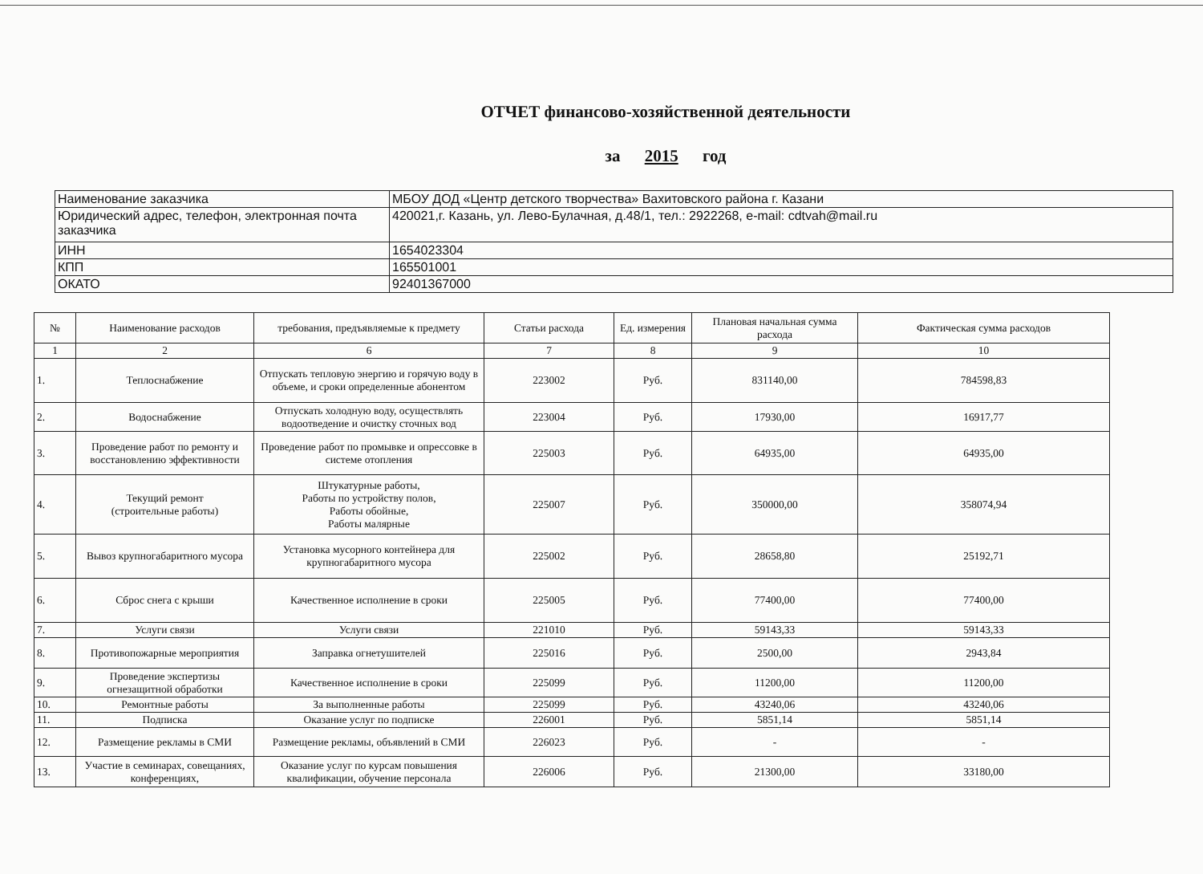ОТЧЕТ финансово-хозяйственной деятельности
за 2015 год
| Наименование заказчика | МБОУ ДОД «Центр детского творчества» Вахитовского района г. Казани |
| Юридический адрес, телефон, электронная почта заказчика | 420021,г. Казань, ул. Лево-Булачная, д.48/1, тел.: 2922268, e-mail: cdtvah@mail.ru |
| ИНН | 1654023304 |
| КПП | 165501001 |
| ОКАТО | 92401367000 |
| № | Наименование расходов | требования, предъявляемые к предмету | Статьи расхода | Ед. измерения | Плановая начальная сумма расхода | Фактическая сумма расходов |
| --- | --- | --- | --- | --- | --- | --- |
| 1 | 2 | 6 | 7 | 8 | 9 | 10 |
| 1. | Теплоснабжение | Отпускать тепловую энергию и горячую воду в объеме, и сроки определенные абонентом | 223002 | Руб. | 831140,00 | 784598,83 |
| 2. | Водоснабжение | Отпускать холодную воду, осуществлять водоотведение и очистку сточных вод | 223004 | Руб. | 17930,00 | 16917,77 |
| 3. | Проведение работ по ремонту и восстановлению эффективности | Проведение работ по промывке и опрессовке в системе отопления | 225003 | Руб. | 64935,00 | 64935,00 |
| 4. | Текущий ремонт (строительные работы) | Штукатурные работы, Работы по устройству полов, Работы обойные, Работы малярные | 225007 | Руб. | 350000,00 | 358074,94 |
| 5. | Вывоз крупногабаритного мусора | Установка мусорного контейнера для крупногабаритного мусора | 225002 | Руб. | 28658,80 | 25192,71 |
| 6. | Сброс снега с крыши | Качественное исполнение в сроки | 225005 | Руб. | 77400,00 | 77400,00 |
| 7. | Услуги связи | Услуги связи | 221010 | Руб. | 59143,33 | 59143,33 |
| 8. | Противопожарные мероприятия | Заправка огнетушителей | 225016 | Руб. | 2500,00 | 2943,84 |
| 9. | Проведение экспертизы огнезащитной обработки | Качественное исполнение в сроки | 225099 | Руб. | 11200,00 | 11200,00 |
| 10. | Ремонтные работы | За выполненные работы | 225099 | Руб. | 43240,06 | 43240,06 |
| 11. | Подписка | Оказание услуг по подписке | 226001 | Руб. | 5851,14 | 5851,14 |
| 12. | Размещение рекламы в СМИ | Размещение рекламы, объявлений в СМИ | 226023 | Руб. | - | - |
| 13. | Участие в семинарах, совещаниях, конференциях, | Оказание услуг по курсам повышения квалификации, обучение персонала | 226006 | Руб. | 21300,00 | 33180,00 |